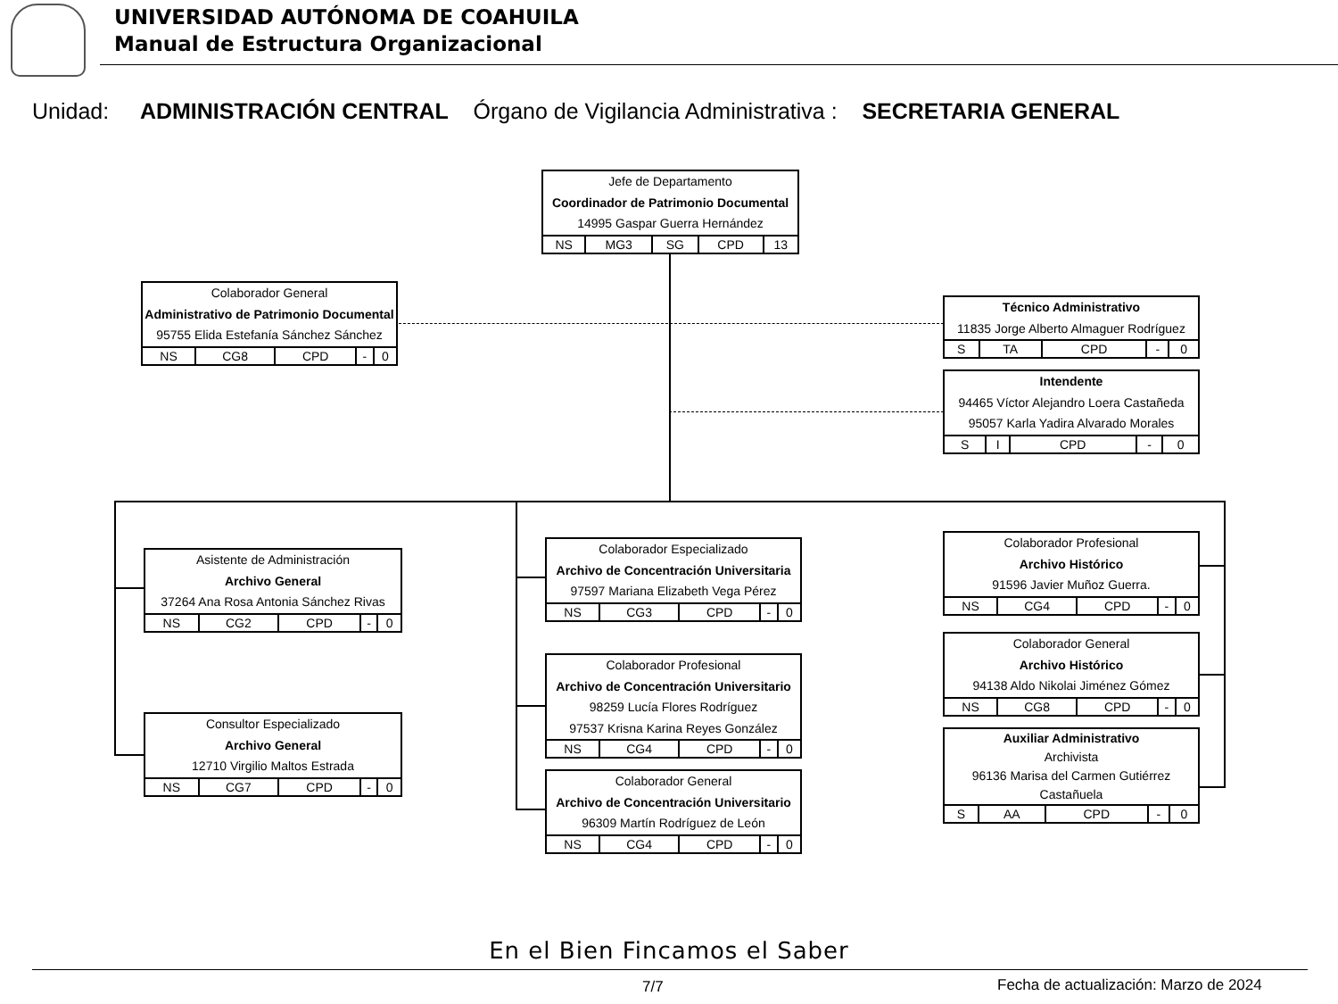UNIVERSIDAD AUTÓNOMA DE COAHUILA
Manual de Estructura Organizacional
Unidad: ADMINISTRACIÓN CENTRAL Órgano de Vigilancia Administrativa : SECRETARIA GENERAL
Jefe de Departamento
Coordinador de Patrimonio Documental
14995 Gaspar Guerra Hernández
| NS | MG3 | SG | CPD | 13 |
Colaborador General
Administrativo de Patrimonio Documental
95755 Elida Estefanía Sánchez Sánchez
| NS | CG8 | CPD | - | 0 |
Técnico Administrativo
11835 Jorge Alberto Almaguer Rodríguez
| S | TA | CPD | - | 0 |
Intendente
94465 Víctor Alejandro Loera Castañeda
95057 Karla Yadira Alvarado Morales
| S | I | CPD | - | 0 |
Asistente de Administración
Archivo General
37264 Ana Rosa Antonia Sánchez Rivas
| NS | CG2 | CPD | - | 0 |
Consultor Especializado
Archivo General
12710 Virgilio Maltos Estrada
| NS | CG7 | CPD | - | 0 |
Colaborador Especializado
Archivo de Concentración Universitaria
97597 Mariana Elizabeth Vega Pérez
| NS | CG3 | CPD | - | 0 |
Colaborador Profesional
Archivo de Concentración Universitario
98259 Lucía Flores Rodríguez
97537 Krisna Karina Reyes González
| NS | CG4 | CPD | - | 0 |
Colaborador General
Archivo de Concentración Universitario
96309 Martín Rodríguez de León
| NS | CG4 | CPD | - | 0 |
Colaborador Profesional
Archivo Histórico
91596 Javier Muñoz Guerra.
| NS | CG4 | CPD | - | 0 |
Colaborador General
Archivo Histórico
94138 Aldo Nikolai Jiménez Gómez
| NS | CG8 | CPD | - | 0 |
Auxiliar Administrativo
Archivista
96136 Marisa del Carmen Gutiérrez Castañuela
| S | AA | CPD | - | 0 |
En el Bien Fincamos el Saber
7/7
Fecha de actualización: Marzo de 2024